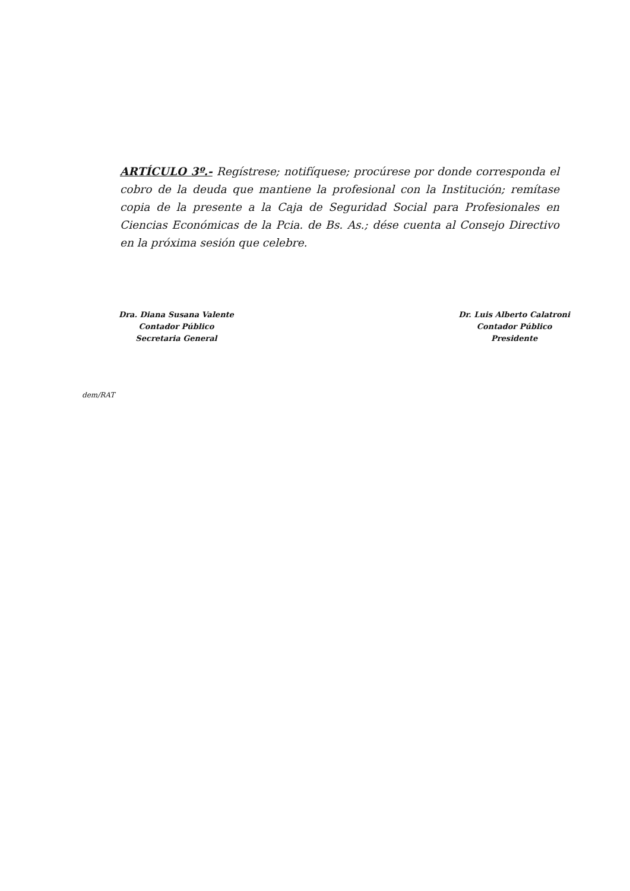ARTÍCULO 3º.- Regístrese; notifíquese; procúrese por donde corresponda el cobro de la deuda que mantiene la profesional con la Institución; remítase copia de la presente a la Caja de Seguridad Social para Profesionales en Ciencias Económicas de la Pcia. de Bs. As.; dése cuenta al Consejo Directivo en la próxima sesión que celebre.
Dra. Diana Susana Valente
Contador Público
Secretaria General
Dr. Luis Alberto Calatroni
Contador Público
Presidente
dem/RAT